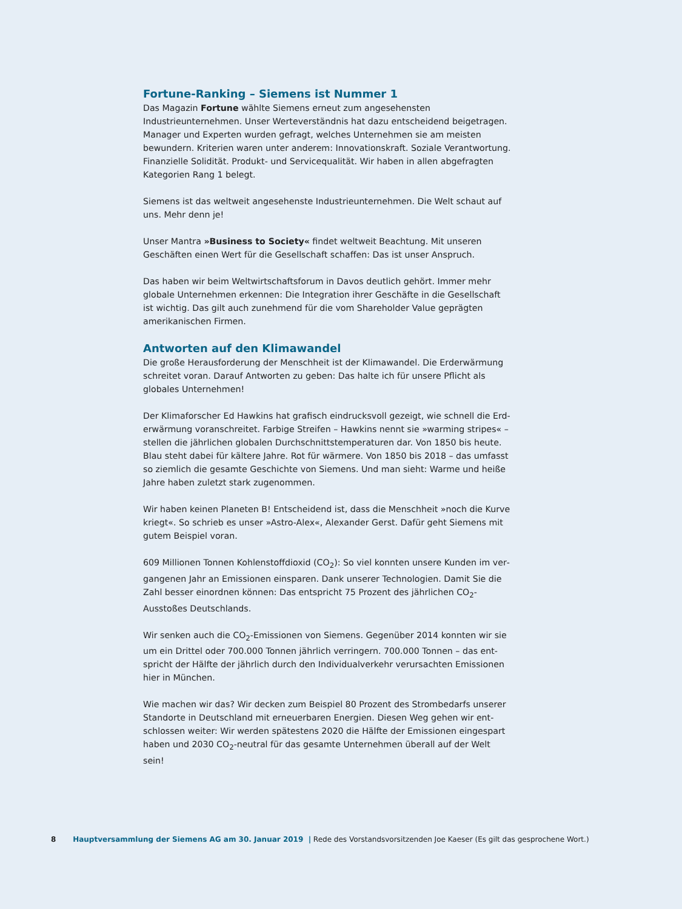Fortune-Ranking – Siemens ist Nummer 1
Das Magazin Fortune wählte Siemens erneut zum angesehensten Industrieunterneh­men. Unser Werteverständnis hat dazu entscheidend beigetragen. Manager und Exper­ten wurden gefragt, welches Unternehmen sie am meisten bewundern. Kriterien waren unter anderem: Innovationskraft. Soziale Verantwortung. Finanzielle Solidität. Produkt- und Servicequalität. Wir haben in allen abgefragten Kategorien Rang 1 belegt.
Siemens ist das weltweit angesehenste Industrieunternehmen. Die Welt schaut auf uns. Mehr denn je!
Unser Mantra »Business to Society« findet weltweit Beachtung. Mit unseren Geschäften einen Wert für die Gesellschaft schaffen: Das ist unser Anspruch.
Das haben wir beim Weltwirtschaftsforum in Davos deutlich gehört. Immer mehr globale Unternehmen erkennen: Die Integration ihrer Geschäfte in die Gesellschaft ist wichtig. Das gilt auch zunehmend für die vom Shareholder Value geprägten amerika­nischen Firmen.
Antworten auf den Klimawandel
Die große Herausforderung der Menschheit ist der Klimawandel. Die Erderwärmung schreitet voran. Darauf Antworten zu geben: Das halte ich für unsere Pflicht als globales Unternehmen!
Der Klimaforscher Ed Hawkins hat grafisch eindrucksvoll gezeigt, wie schnell die Erd­erwärmung voranschreitet. Farbige Streifen – Hawkins nennt sie »warming stripes« – stellen die jährlichen globalen Durchschnittstemperaturen dar. Von 1850 bis heute. Blau steht dabei für kältere Jahre. Rot für wärmere. Von 1850 bis 2018 – das umfasst so ziemlich die gesamte Geschichte von Siemens. Und man sieht: Warme und heiße Jahre haben zuletzt stark zugenommen.
Wir haben keinen Planeten B! Entscheidend ist, dass die Menschheit »noch die Kurve kriegt«. So schrieb es unser »Astro-Alex«, Alexander Gerst. Dafür geht Siemens mit gutem Beispiel voran.
609 Millionen Tonnen Kohlenstoffdioxid (CO<sub>2</sub>): So viel konnten unsere Kunden im ver­gangenen Jahr an Emissionen einsparen. Dank unserer Technologien. Damit Sie die Zahl besser einordnen können: Das entspricht 75 Prozent des jährlichen CO<sub>2</sub>-Ausstoßes Deutschlands.
Wir senken auch die CO<sub>2</sub>-Emissionen von Siemens. Gegenüber 2014 konnten wir sie um ein Drittel oder 700.000 Tonnen jährlich verringern. 700.000 Tonnen – das ent­spricht der Hälfte der jährlich durch den Individualverkehr verursachten Emissionen hier in München.
Wie machen wir das? Wir decken zum Beispiel 80 Prozent des Strombedarfs unserer Standorte in Deutschland mit erneuerbaren Energien. Diesen Weg gehen wir ent­schlossen weiter: Wir werden spätestens 2020 die Hälfte der Emissionen eingespart haben und 2030 CO<sub>2</sub>-neutral für das gesamte Unternehmen überall auf der Welt sein!
8 Hauptversammlung der Siemens AG am 30. Januar 2019 | Rede des Vorstandsvorsitzenden Joe Kaeser (Es gilt das gesprochene Wort.)